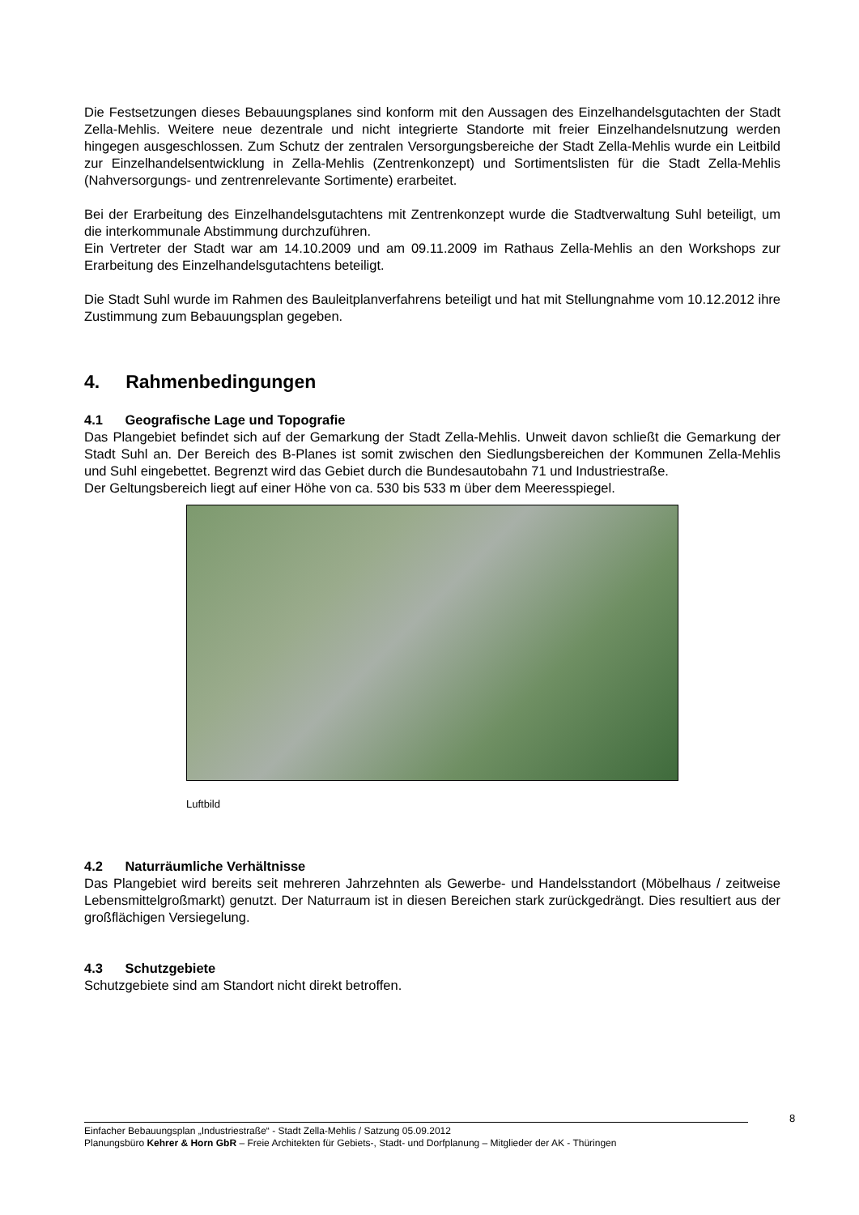Die Festsetzungen dieses Bebauungsplanes sind konform mit den Aussagen des Einzelhandels­gutachten der Stadt Zella-Mehlis. Weitere neue dezentrale und nicht integrierte Standorte mit freier Einzelhandelsnutzung werden hingegen ausgeschlossen. Zum Schutz der zentralen Versorgungsbereiche der Stadt Zella-Mehlis wurde ein Leitbild zur Einzelhandelsentwicklung in Zella-Mehlis (Zentrenkonzept) und Sortimentslisten für die Stadt Zella-Mehlis (Nahversorgungs- und zentrenrelevante Sortimente) erarbeitet.
Bei der Erarbeitung des Einzelhandelsgutachtens mit Zentrenkonzept wurde die Stadtverwaltung Suhl beteiligt, um die interkommunale Abstimmung durchzuführen.
Ein Vertreter der Stadt war am 14.10.2009 und am 09.11.2009 im Rathaus Zella-Mehlis an den Workshops zur Erarbeitung des Einzelhandelsgutachtens beteiligt.
Die Stadt Suhl wurde im Rahmen des Bauleitplanverfahrens beteiligt und hat mit Stellungnahme vom 10.12.2012 ihre Zustimmung zum Bebauungsplan gegeben.
4. Rahmenbedingungen
4.1 Geografische Lage und Topografie
Das Plangebiet befindet sich auf der Gemarkung der Stadt Zella-Mehlis. Unweit davon schließt die Gemarkung der Stadt Suhl an. Der Bereich des B-Planes ist somit zwischen den Siedlungsbereichen der Kommunen Zella-Mehlis und Suhl eingebettet. Begrenzt wird das Gebiet durch die Bundesautobahn 71 und Industriestraße.
Der Geltungsbereich liegt auf einer Höhe von ca. 530 bis 533 m über dem Meeresspiegel.
Luftbild
4.2 Naturräumliche Verhältnisse
Das Plangebiet wird bereits seit mehreren Jahrzehnten als Gewerbe- und Handelsstandort (Möbelhaus / zeitweise Lebensmittelgroßmarkt) genutzt. Der Naturraum ist in diesen Bereichen stark zurückgedrängt. Dies resultiert aus der großflächigen Versiegelung.
4.3 Schutzgebiete
Schutzgebiete sind am Standort nicht direkt betroffen.
8
Einfacher Bebauungsplan „Industriestraße“ - Stadt Zella-Mehlis / Satzung 05.09.2012
Planungsbüro Kehrer & Horn GbR – Freie Architekten für Gebiets-, Stadt- und Dorfplanung – Mitglieder der AK - Thüringen